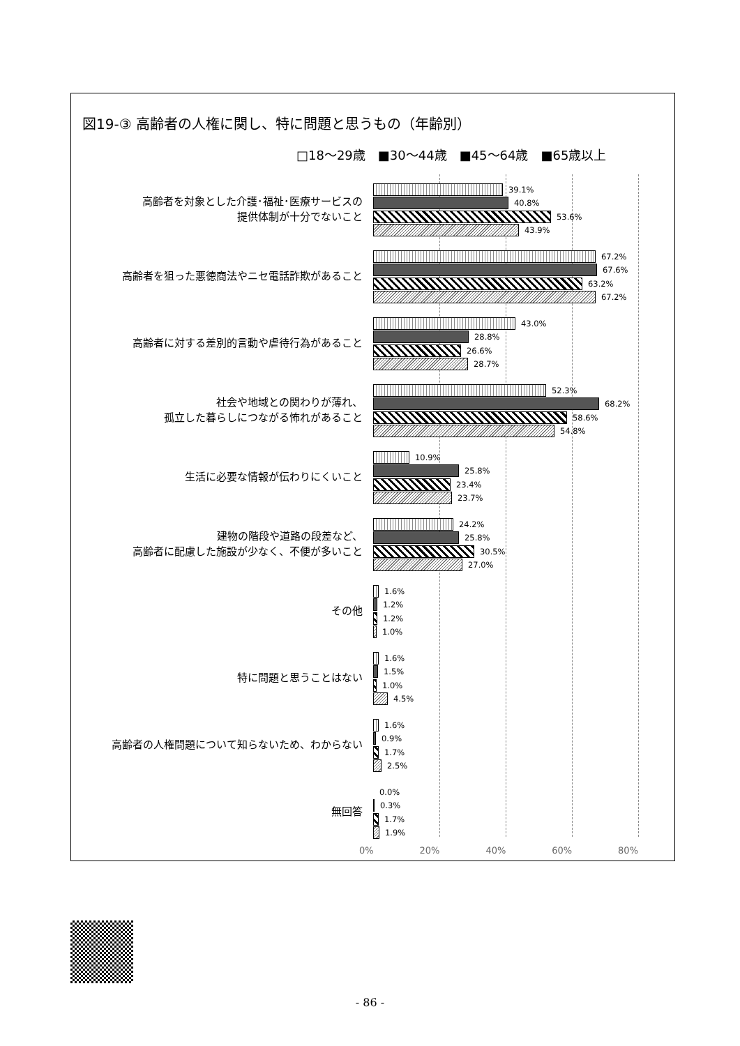図19-③ 高齢者の人権に関し、特に問題と思うもの（年齢別）
□18～29歳 ■30～44歳 ■45～64歳 ■65歳以上
高齢者を対象とした介護･福祉･医療サービスの
提供体制が十分でないこと
39.1%
40.8%
53.6%
43.9%
高齢者を狙った悪徳商法やニセ電話詐欺があること
67.2%
67.6%
63.2%
67.2%
高齢者に対する差別的言動や虐待行為があること
43.0%
28.8%
26.6%
28.7%
社会や地域との関わりが薄れ、
孤立した暮らしにつながる怖れがあること
52.3%
68.2%
58.6%
54.8%
生活に必要な情報が伝わりにくいこと
10.9%
25.8%
23.4%
23.7%
建物の階段や道路の段差など、
高齢者に配慮した施設が少なく、不便が多いこと
24.2%
25.8%
30.5%
27.0%
その他
1.6%
1.2%
1.2%
1.0%
特に問題と思うことはない
1.6%
1.5%
1.0%
4.5%
高齢者の人権問題について知らないため、わからない
1.6%
0.9%
1.7%
2.5%
無回答
0.0%
0.3%
1.7%
1.9%
0% 20% 40% 60% 80%
- 86 -